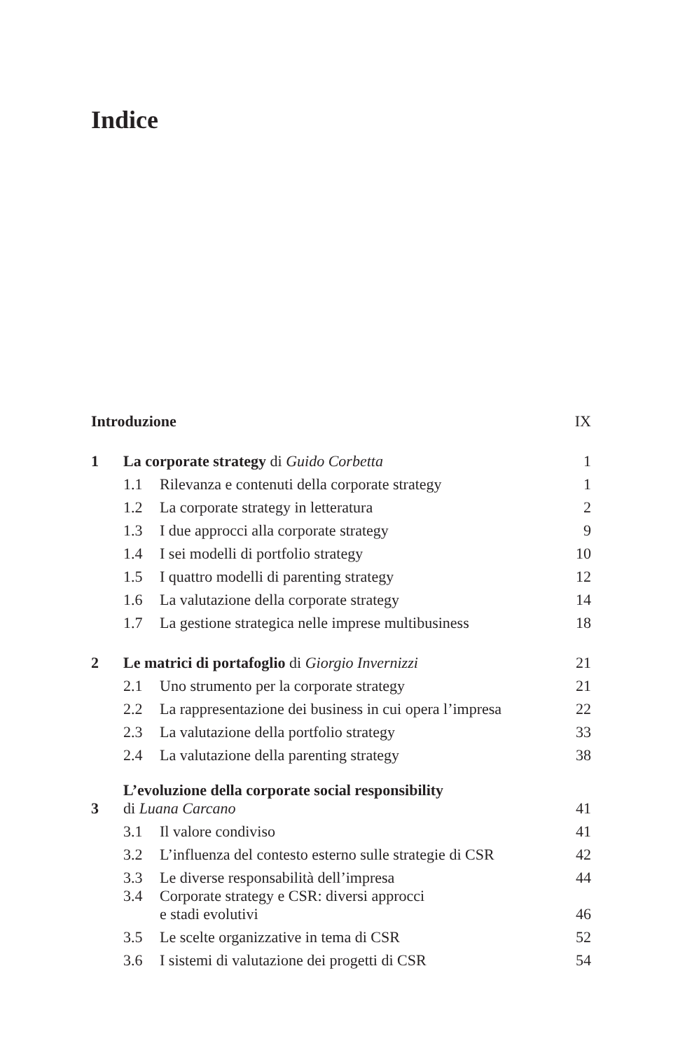Indice
| Introduzione | | | IX |
| 1 | La corporate strategy di Guido Corbetta | | 1 |
| | 1.1 | Rilevanza e contenuti della corporate strategy | 1 |
| | 1.2 | La corporate strategy in letteratura | 2 |
| | 1.3 | I due approcci alla corporate strategy | 9 |
| | 1.4 | I sei modelli di portfolio strategy | 10 |
| | 1.5 | I quattro modelli di parenting strategy | 12 |
| | 1.6 | La valutazione della corporate strategy | 14 |
| | 1.7 | La gestione strategica nelle imprese multibusiness | 18 |
| 2 | Le matrici di portafoglio di Giorgio Invernizzi | | 21 |
| | 2.1 | Uno strumento per la corporate strategy | 21 |
| | 2.2 | La rappresentazione dei business in cui opera l’impresa | 22 |
| | 2.3 | La valutazione della portfolio strategy | 33 |
| | 2.4 | La valutazione della parenting strategy | 38 |
| 3 | L’evoluzione della corporate social responsibility di Luana Carcano | | 41 |
| | 3.1 | Il valore condiviso | 41 |
| | 3.2 | L’influenza del contesto esterno sulle strategie di CSR | 42 |
| | 3.3 | Le diverse responsabilità dell’impresa | 44 |
| | 3.4 | Corporate strategy e CSR: diversi approcci e stadi evolutivi | 46 |
| | 3.5 | Le scelte organizzative in tema di CSR | 52 |
| | 3.6 | I sistemi di valutazione dei progetti di CSR | 54 |